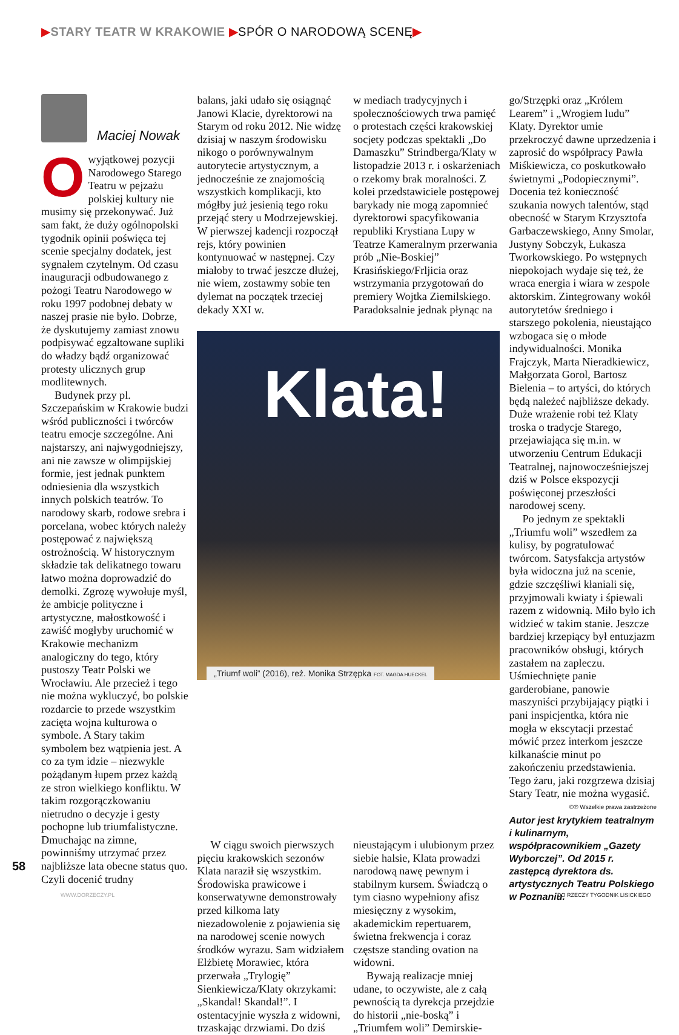▶STARY TEATR W KRAKOWIE ▶SPÓR O NARODOWĄ SCENĘ▶
Maciej Nowak
Owyjątkowej pozycji Narodowego Starego Teatru w pejzażu polskiej kultury nie musimy się przekonywać. Już sam fakt, że duży ogólnopolski tygodnik opinii poświęca tej scenie specjalny dodatek, jest sygnałem czytelnym. Od czasu inauguracji odbudowanego z pożogi Teatru Narodowego w roku 1997 podobnej debaty w naszej prasie nie było. Dobrze, że dyskutujemy zamiast znowu podpisywać egzaltowane supliki do władzy bądź organizować protesty ulicznych grup modlitewnych.
Budynek przy pl. Szczepańskim w Krakowie budzi wśród publiczności i twórców teatru emocje szczególne. Ani najstarszy, ani najwygodniejszy, ani nie zawsze w olimpijskiej formie, jest jednak punktem odniesienia dla wszystkich innych polskich teatrów. To narodowy skarb, rodowe srebra i porcelana, wobec których należy postępować z największą ostrożnością. W historycznym składzie tak delikatnego towaru łatwo można doprowadzić do demolki. Zgrozę wywołuje myśl, że ambicje polityczne i artystyczne, małostkowość i zawiść mogłyby uruchomić w Krakowie mechanizm analogiczny do tego, który pustoszy Teatr Polski we Wrocławiu. Ale przecież i tego nie można wykluczyć, bo polskie rozdarcie to przede wszystkim zacięta wojna kulturowa o symbole. A Stary takim symbolem bez wątpienia jest. A co za tym idzie – niezwykle pożądanym łupem przez każdą ze stron wielkiego konfliktu. W takim rozgorączkowaniu nietrudno o decyzje i gesty pochopne lub triumfalistyczne. Dmuchając na zimne, powinniśmy utrzymać przez najbliższe lata obecne status quo. Czyli docenić trudny
balans, jaki udało się osiągnąć Janowi Klacie, dyrektorowi na Starym od roku 2012. Nie widzę dzisiaj w naszym środowisku nikogo o porównywalnym autorytecie artystycznym, a jednocześnie ze znajomością wszystkich komplikacji, kto mógłby już jesienią tego roku przejąć stery u Modrzejewskiej. W pierwszej kadencji rozpoczął rejs, który powinien kontynuować w następnej. Czy miałoby to trwać jeszcze dłużej, nie wiem, zostawmy sobie ten dylemat na początek trzeciej dekady XXI w.
W ciągu swoich pierwszych pięciu krakowskich sezonów Klata naraził się wszystkim. Środowiska prawicowe i konserwatywne demonstrowały przed kilkoma laty niezadowolenie z pojawienia się na narodowej scenie nowych środków wyrazu. Sam widziałem Elżbietę Morawiec, która przerwała „Trylogię” Sienkiewicza/Klaty okrzykami: „Skandal! Skandal!”. I ostentacyjnie wyszła z widowni, trzaskając drzwiami. Do dziś
w mediach tradycyjnych i społecznościowych trwa pamięć o protestach części krakowskiej socjety podczas spektakli „Do Damaszku” Strindberga/Klaty w listopadzie 2013 r. i oskarżeniach o rzekomy brak moralności. Z kolei przedstawiciele postępowej barykady nie mogą zapomnieć dyrektorowi spacyfikowania republiki Krystiana Lupy w Teatrze Kameralnym przerwania prób „Nie-Boskiej” Krasińskiego/Frljicia oraz wstrzymania przygotowań do premiery Wojtka Ziemilskiego. Paradoksalnie jednak płynąc na
nieustającym i ulubionym przez siebie halsie, Klata prowadzi narodową nawę pewnym i stabilnym kursem. Świadczą o tym ciasno wypełniony afisz miesięczny z wysokim, akademickim repertuarem, świetna frekwencja i coraz częstsze standing ovation na widowni.
Bywają realizacje mniej udane, to oczywiste, ale z całą pewnością ta dyrekcja przejdzie do historii „nie-boską” i „Triumfem woli” Demirskie-
go/Strzępki oraz „Królem Learem” i „Wrogiem ludu” Klaty. Dyrektor umie przekroczyć dawne uprzedzenia i zaprosić do współpracy Pawła Miśkiewicza, co poskutkowało świetnymi „Podopiecznymi”. Docenia też konieczność szukania nowych talentów, stąd obecność w Starym Krzysztofa Garbaczewskiego, Anny Smolar, Justyny Sobczyk, Łukasza Tworkowskiego. Po wstępnych niepokojach wydaje się też, że wraca energia i wiara w zespole aktorskim. Zintegrowany wokół autorytetów średniego i starszego pokolenia, nieustająco wzbogaca się o młode indywidualności. Monika Frajczyk, Marta Nieradkiewicz, Małgorzata Gorol, Bartosz Bielenia – to artyści, do których będą należeć najbliższe dekady. Duże wrażenie robi też Klaty troska o tradycje Starego, przejawiająca się m.in. w utworzeniu Centrum Edukacji Teatralnej, najnowocześniejszej dziś w Polsce ekspozycji poświęconej przeszłości narodowej sceny.
Po jednym ze spektakli „Triumfu woli” wszedłem za kulisy, by pogratulować twórcom. Satysfakcja artystów była widoczna już na scenie, gdzie szczęśliwi kłaniali się, przyjmowali kwiaty i śpiewali razem z widownią. Miło było ich widzieć w takim stanie. Jeszcze bardziej krzepiący był entuzjazm pracowników obsługi, których zastałem na zapleczu. Uśmiechnięte panie garderobiane, panowie maszyniści przybijający piątki i pani inspicjentka, która nie mogła w ekscytacji przestać mówić przez interkom jeszcze kilkanaście minut po zakończeniu przedstawienia. Tego żaru, jaki rozgrzewa dzisiaj Stary Teatr, nie można wygasić.
©℗ Wszelkie prawa zastrzeżone
Autor jest krytykiem teatralnym i kulinarnym, współpracownikiem „Gazety Wyborczej”. Od 2015 r. zastępcą dyrektora ds. artystycznych Teatru Polskiego w Poznaniu.
Klata!
„Triumf woli” (2016), reż. Monika Strzępka FOT. MAGDA HUECKEL
58
WWW.DORZECZY.PL DO RZECZY TYGODNIK LISICKIEGO